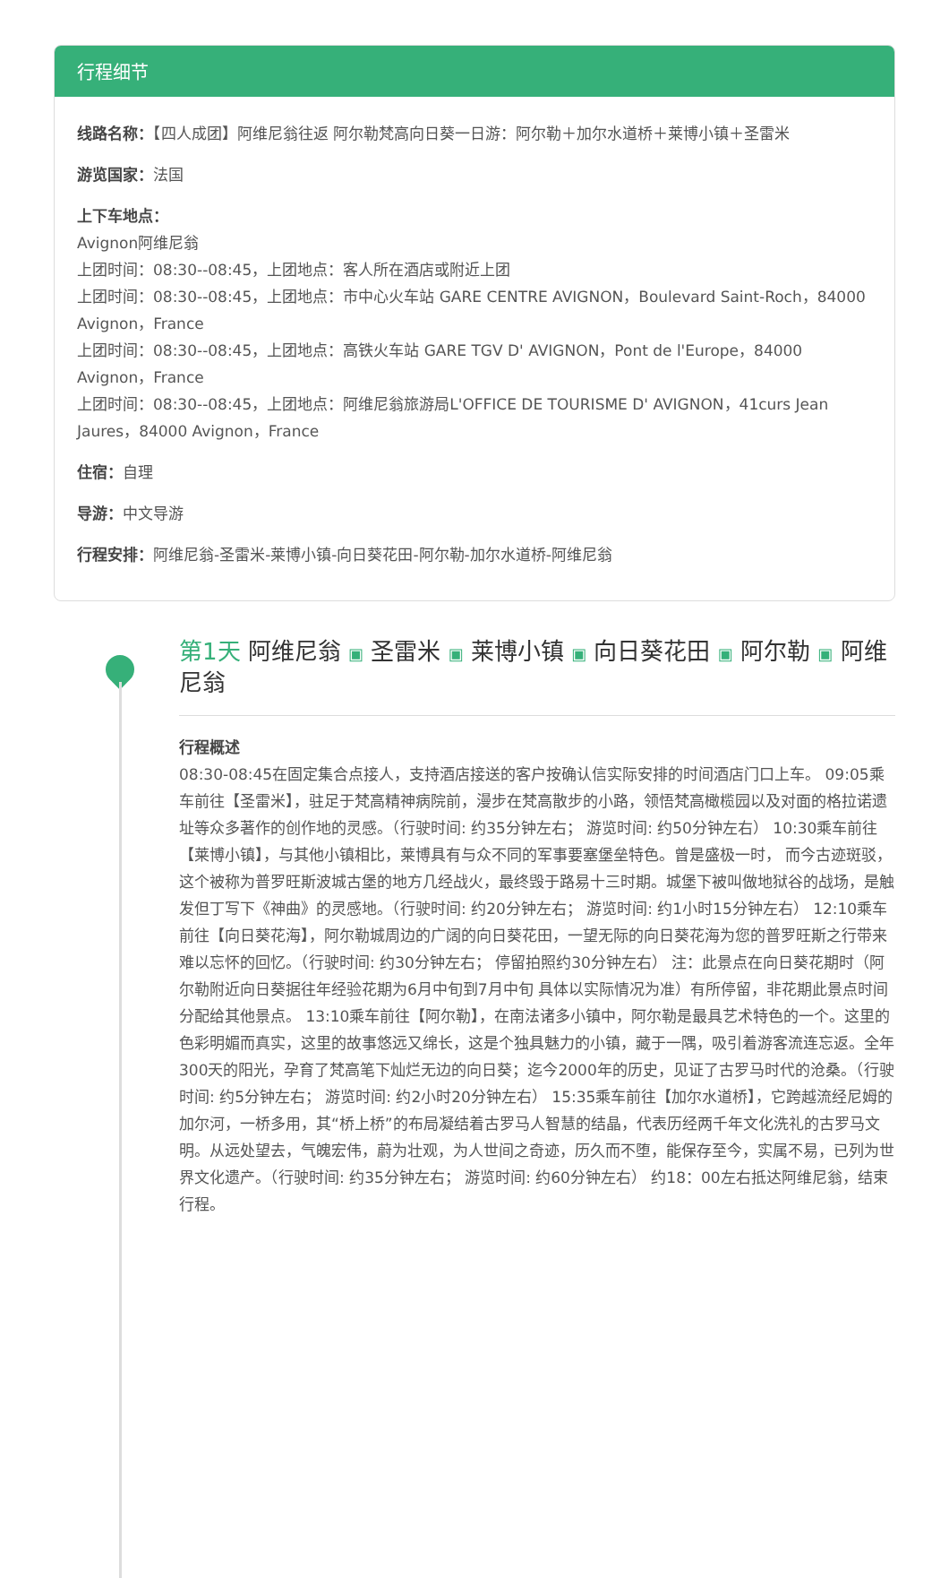行程细节
线路名称：【四人成团】阿维尼翁往返 阿尔勒梵高向日葵一日游：阿尔勒＋加尔水道桥＋莱博小镇＋圣雷米
游览国家：法国
上下车地点：
Avignon阿维尼翁
上团时间：08:30--08:45，上团地点：客人所在酒店或附近上团
上团时间：08:30--08:45，上团地点：市中心火车站 GARE CENTRE AVIGNON，Boulevard Saint-Roch，84000 Avignon，France
上团时间：08:30--08:45，上团地点：高铁火车站 GARE TGV D' AVIGNON，Pont de l'Europe，84000 Avignon，France
上团时间：08:30--08:45，上团地点：阿维尼翁旅游局L'OFFICE DE TOURISME D' AVIGNON，41curs Jean Jaures，84000 Avignon，France
住宿：自理
导游：中文导游
行程安排：阿维尼翁-圣雷米-莱博小镇-向日葵花田-阿尔勒-加尔水道桥-阿维尼翁
第1天 阿维尼翁 ▣ 圣雷米 ▣ 莱博小镇 ▣ 向日葵花田 ▣ 阿尔勒 ▣ 阿维尼翁
行程概述
08:30-08:45在固定集合点接人，支持酒店接送的客户按确认信实际安排的时间酒店门口上车。 09:05乘车前往【圣雷米】，驻足于梵高精神病院前，漫步在梵高散步的小路，领悟梵高橄榄园以及对面的格拉诺遗址等众多著作的创作地的灵感。（行驶时间: 约35分钟左右； 游览时间: 约50分钟左右） 10:30乘车前往【莱博小镇】，与其他小镇相比，莱博具有与众不同的军事要塞堡垒特色。曾是盛极一时， 而今古迹斑驳，这个被称为普罗旺斯波城古堡的地方几经战火，最终毁于路易十三时期。城堡下被叫做地狱谷的战场，是触发但丁写下《神曲》的灵感地。（行驶时间: 约20分钟左右； 游览时间: 约1小时15分钟左右） 12:10乘车前往【向日葵花海】，阿尔勒城周边的广阔的向日葵花田，一望无际的向日葵花海为您的普罗旺斯之行带来难以忘怀的回忆。（行驶时间: 约30分钟左右； 停留拍照约30分钟左右） 注：此景点在向日葵花期时（阿尔勒附近向日葵据往年经验花期为6月中旬到7月中旬 具体以实际情况为准）有所停留，非花期此景点时间分配给其他景点。 13:10乘车前往【阿尔勒】，在南法诸多小镇中，阿尔勒是最具艺术特色的一个。这里的色彩明媚而真实，这里的故事悠远又绵长，这是个独具魅力的小镇，藏于一隅，吸引着游客流连忘返。全年300天的阳光，孕育了梵高笔下灿烂无边的向日葵；迄今2000年的历史，见证了古罗马时代的沧桑。（行驶时间: 约5分钟左右； 游览时间: 约2小时20分钟左右） 15:35乘车前往【加尔水道桥】，它跨越流经尼姆的加尔河，一桥多用，其“桥上桥”的布局凝结着古罗马人智慧的结晶，代表历经两千年文化洗礼的古罗马文明。从远处望去，气魄宏伟，蔚为壮观，为人世间之奇迹，历久而不堕，能保存至今，实属不易，已列为世界文化遗产。（行驶时间: 约35分钟左右； 游览时间: 约60分钟左右） 约18：00左右抵达阿维尼翁，结束行程。